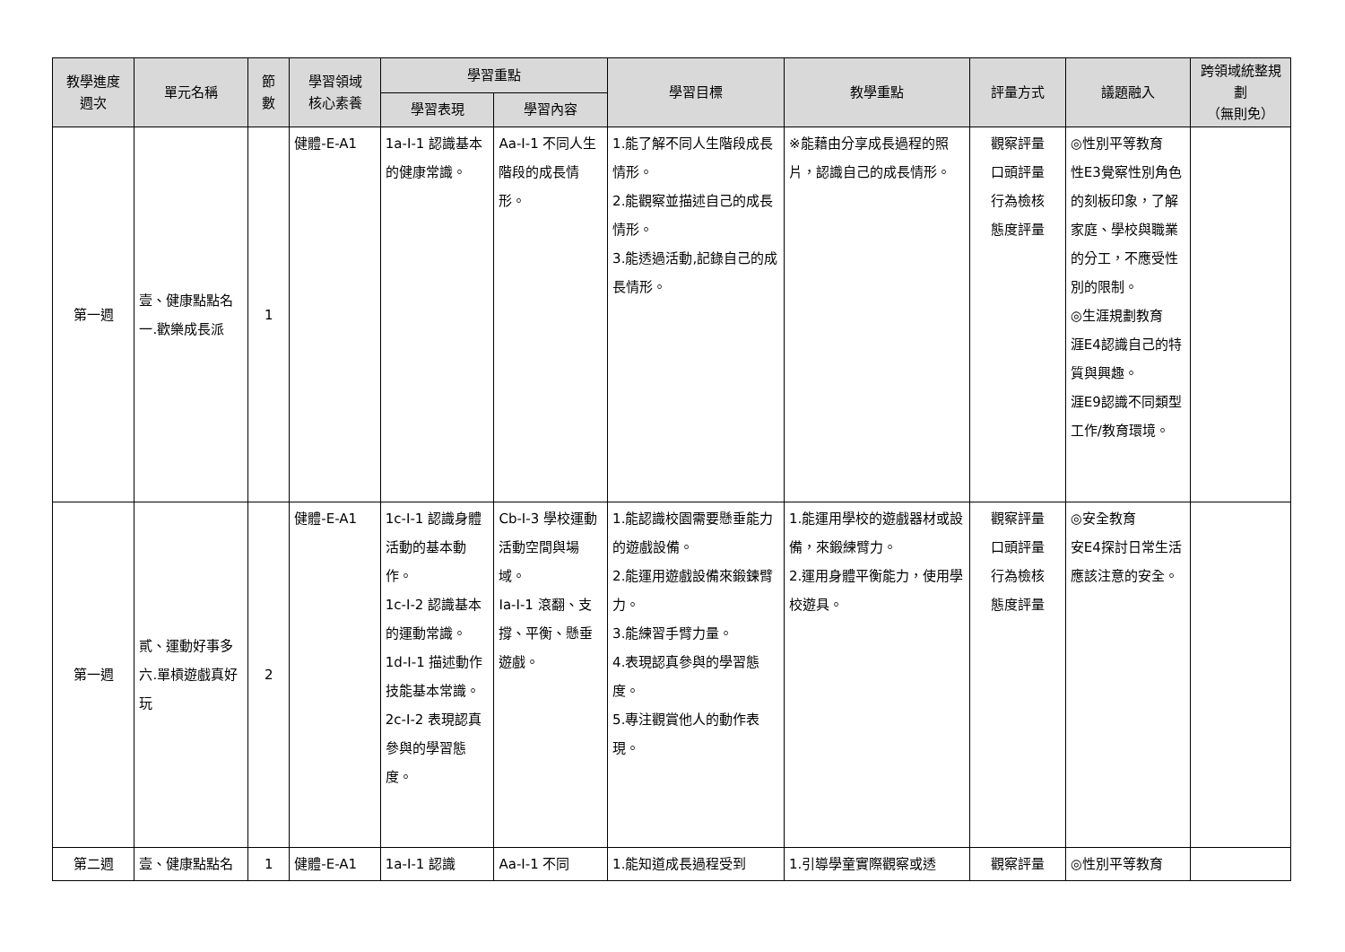| 教學進度 週次 | 單元名稱 | 節 數 | 學習領域 核心素養 | 學習重點 | | 學習目標 | 教學重點 | 評量方式 | 議題融入 | 跨領域統整規劃 （無則免） |
| --- | --- | --- | --- | --- | --- | --- | --- | --- | --- | --- |
| | | | | 學習表現 | 學習內容 | | | | | |
| 第一週 | 壹、健康點點名 一.歡樂成長派 | 1 | 健體-E-A1 | 1a-I-1 認識基本的健康常識。 | Aa-I-1 不同人生階段的成長情形。 | 1.能了解不同人生階段成長情形。 2.能觀察並描述自己的成長情形。 3.能透過活動,記錄自己的成長情形。 | ※能藉由分享成長過程的照片，認識自己的成長情形。 | 觀察評量 口頭評量 行為檢核 態度評量 | ◎性別平等教育 性E3覺察性別角色的刻板印象，了解家庭、學校與職業的分工，不應受性別的限制。 ◎生涯規劃教育 涯E4認識自己的特質與興趣。 涯E9認識不同類型工作/教育環境。 | |
| 第一週 | 貳、運動好事多 六.單槓遊戲真好玩 | 2 | 健體-E-A1 | 1c-I-1 認識身體活動的基本動作。 1c-I-2 認識基本的運動常識。 1d-I-1 描述動作技能基本常識。 2c-I-2 表現認真參與的學習態度。 | Cb-I-3 學校運動活動空間與場域。 Ia-I-1 滾翻、支撐、平衡、懸垂遊戲。 | 1.能認識校園需要懸垂能力的遊戲設備。 2.能運用遊戲設備來鍛鍊臂力。 3.能練習手臂力量。 4.表現認真參與的學習態度。 5.專注觀賞他人的動作表現。 | 1.能運用學校的遊戲器材或設備，來鍛練臂力。 2.運用身體平衡能力，使用學校遊具。 | 觀察評量 口頭評量 行為檢核 態度評量 | ◎安全教育 安E4探討日常生活應該注意的安全。 | |
| 第二週 | 壹、健康點點名 | 1 | 健體-E-A1 | 1a-I-1 認識 | Aa-I-1 不同 | 1.能知道成長過程受到 | 1.引導學童實際觀察或透 | 觀察評量 | ◎性別平等教育 | |